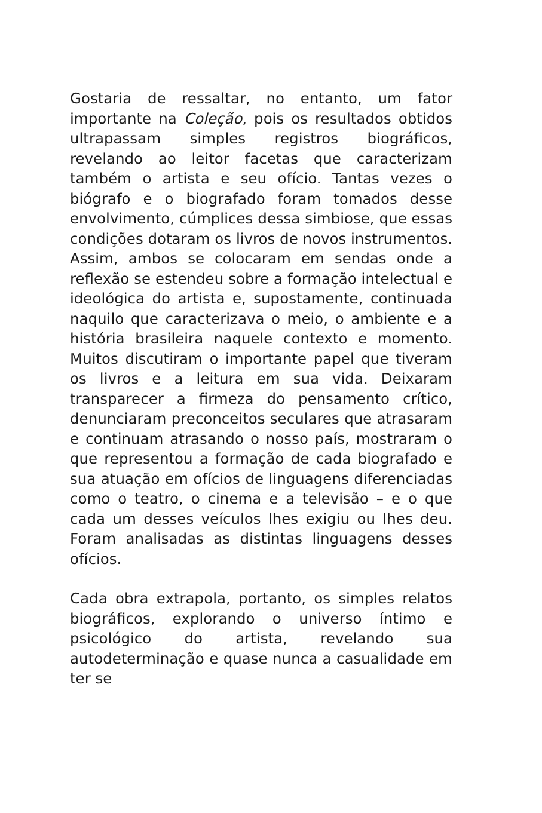Gostaria de ressaltar, no entanto, um fator importante na Coleção, pois os resultados obtidos ultrapassam simples registros biográficos, revelando ao leitor facetas que caracterizam também o artista e seu ofício. Tantas vezes o biógrafo e o biografado foram tomados desse envolvimento, cúmplices dessa simbiose, que essas condições dotaram os livros de novos instrumentos. Assim, ambos se colocaram em sendas onde a reflexão se estendeu sobre a formação intelectual e ideológica do artista e, supostamente, continuada naquilo que caracterizava o meio, o ambiente e a história brasileira naquele contexto e momento. Muitos discutiram o importante papel que tiveram os livros e a leitura em sua vida. Deixaram transparecer a firmeza do pensamento crítico, denunciaram preconceitos seculares que atrasaram e continuam atrasando o nosso país, mostraram o que representou a formação de cada biografado e sua atuação em ofícios de linguagens diferenciadas como o teatro, o cinema e a televisão – e o que cada um desses veículos lhes exigiu ou lhes deu. Foram analisadas as distintas linguagens desses ofícios.
Cada obra extrapola, portanto, os simples relatos biográficos, explorando o universo íntimo e psicológico do artista, revelando sua autodeterminação e quase nunca a casualidade em ter se